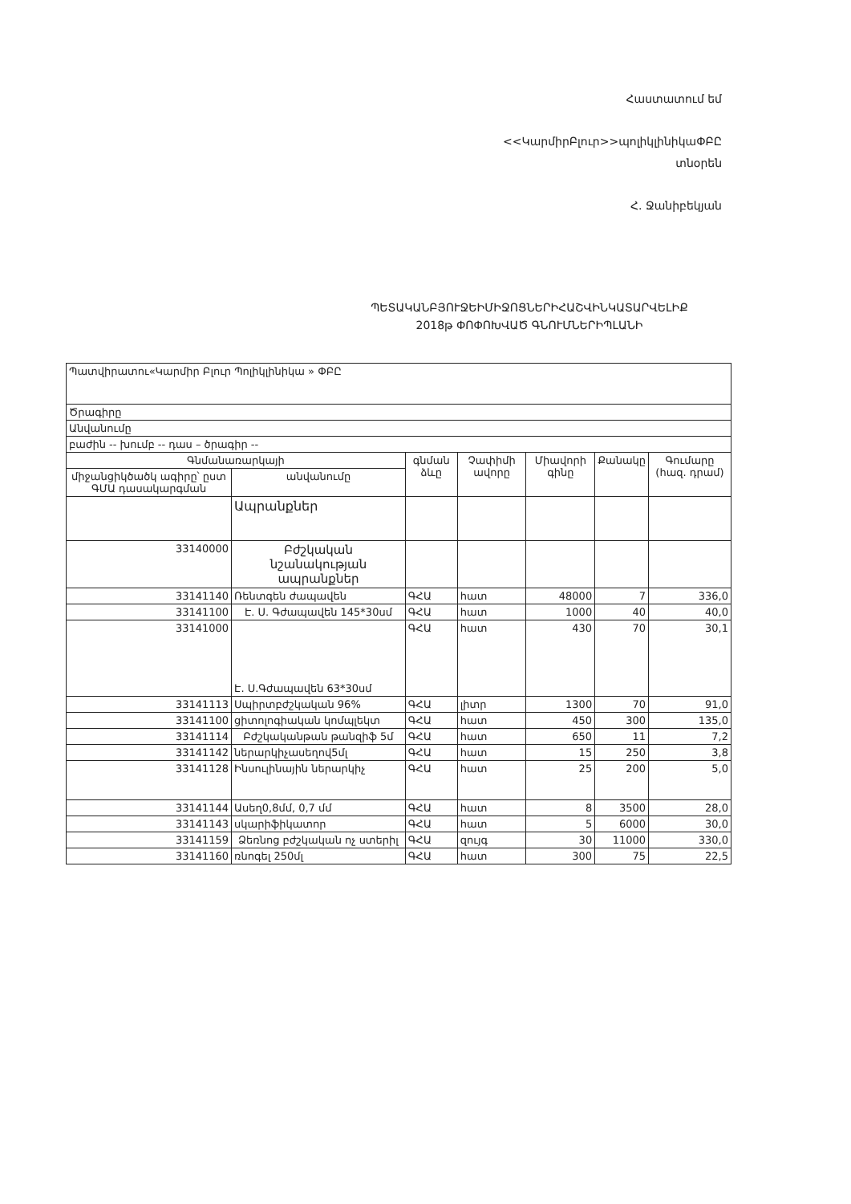Հաստատում եմ
<<ԿարմիրԲլուր>>պոլիկլինիկաՓԲԸ
տնօրեն
Հ. Ջանիբեկյան
ՊԵՏԱԿԱՆԲՅՈՒՋԵԻՄԻՋՈՑՆԵՐԻՀԱՇՎԻՆԿԱՏԱՐՎԵԼԻՔ
2018թ ՓՈՓՈԽՎԱԾ ԳՆՈՒՄՆԵՐԻՊԼԱՆԻ
| Պատվիրատու«Կարմիր Բլուր Պոլիկլինիկա » ՓԲԸ | | | | | | |
| Ծրագիրը | | | | | | |
| Անվանումը | | | | | | |
| բաժին -- խումբ -- դաս – ծրագիր -- | | | | | | |
| Գնմանառարկայի | | գնման ձևը | Չափիմի ավորը | Միավորի գինը | Քանակը | Գումարը (հազ. դրամ) |
| միջանցիկծածկ ագիրը՝ ըստ ԳՄԱ դասակարգման | անվանումը | | | | | |
| | Ապրանքներ | | | | | |
| 33140000 | Բժշկական նշանակության ապրանքներ | | | | | |
| 33141140 | Ռենտգեն ժապավեն | ԳՀԱ | հատ | 48000 | 7 | 336,0 |
| 33141100 | Է. Ս. Գժապավեն 145*30սմ | ԳՀԱ | հատ | 1000 | 40 | 40,0 |
| 33141000 | Է. Ս.Գժապավեն 63*30սմ | ԳՀԱ | հատ | 430 | 70 | 30,1 |
| 33141113 | Սպիրտբժշկական 96% | ԳՀԱ | լիտր | 1300 | 70 | 91,0 |
| 33141100 | ցիտոլոգիական կոմպլեկտ | ԳՀԱ | հատ | 450 | 300 | 135,0 |
| 33141114 | Բժշկականթան թանզիֆ 5մ | ԳՀԱ | հատ | 650 | 11 | 7,2 |
| 33141142 | ներարկիչասեղով5մլ | ԳՀԱ | հատ | 15 | 250 | 3,8 |
| 33141128 | Ինսուլինային ներարկիչ | ԳՀԱ | հատ | 25 | 200 | 5,0 |
| 33141144 | Ասեղ0,8մմ, 0,7 մմ | ԳՀԱ | հատ | 8 | 3500 | 28,0 |
| 33141143 | սկարիֆիկատոր | ԳՀԱ | հատ | 5 | 6000 | 30,0 |
| 33141159 | Ձեռնոց բժշկական ոչ ստերիլ | ԳՀԱ | զույգ | 30 | 11000 | 330,0 |
| 33141160 | ռնոգել 250մլ | ԳՀԱ | հատ | 300 | 75 | 22,5 |